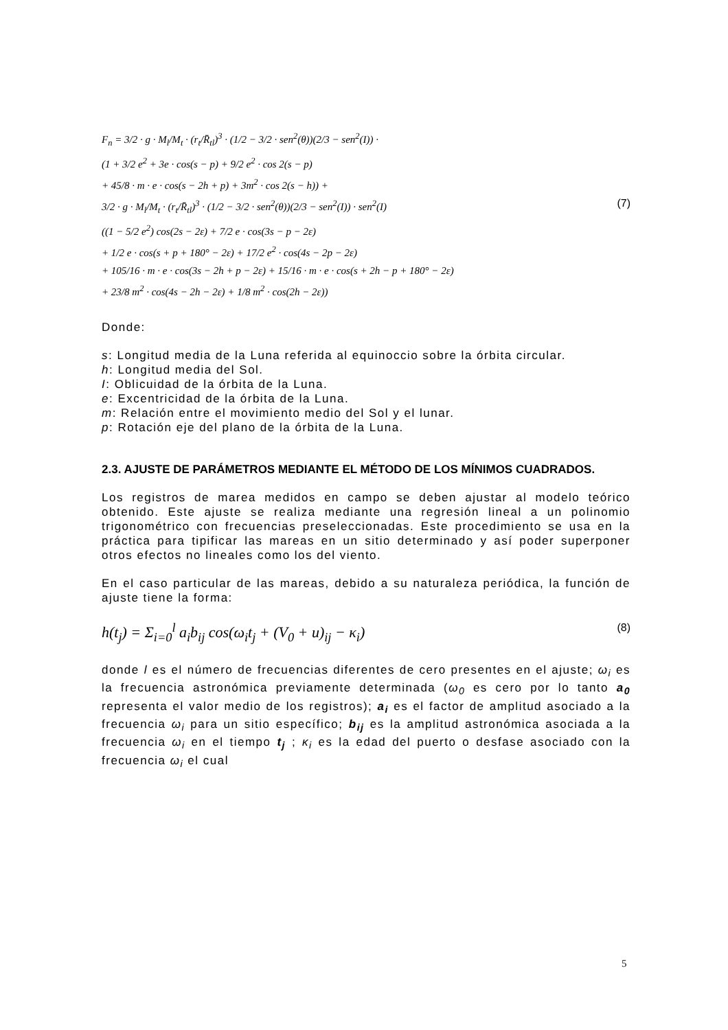F<sub>n</sub> = 3/2 · g · M<sub>l</sub>/M<sub>t</sub> · (r<sub>t</sub>/R̄<sub>tl</sub>)<sup>3</sup> · (1/2 − 3/2 · sen<sup>2</sup>(θ))(2/3 − sen<sup>2</sup>(I)) ·
(1 + 3/2 e<sup>2</sup> + 3e · cos(s − p) + 9/2 e<sup>2</sup> · cos 2(s − p)
+ 45/8 · m · e · cos(s − 2h + p) + 3m<sup>2</sup> · cos 2(s − h)) +
3/2 · g · M<sub>l</sub>/M<sub>t</sub> · (r<sub>t</sub>/R̄<sub>tl</sub>)<sup>3</sup> · (1/2 − 3/2 · sen<sup>2</sup>(θ))(2/3 − sen<sup>2</sup>(I)) · sen<sup>2</sup>(I) (7)
((1 − 5/2 e<sup>2</sup>) cos(2s − 2ε) + 7/2 e · cos(3s − p − 2ε)
+ 1/2 e · cos(s + p + 180° − 2ε) + 17/2 e<sup>2</sup> · cos(4s − 2p − 2ε)
+ 105/16 · m · e · cos(3s − 2h + p − 2ε) + 15/16 · m · e · cos(s + 2h − p + 180° − 2ε)
+ 23/8 m<sup>2</sup> · cos(4s − 2h − 2ε) + 1/8 m<sup>2</sup> · cos(2h − 2ε))
Donde:
s: Longitud media de la Luna referida al equinoccio sobre la órbita circular.
h: Longitud media del Sol.
I: Oblicuidad de la órbita de la Luna.
e: Excentricidad de la órbita de la Luna.
m: Relación entre el movimiento medio del Sol y el lunar.
p: Rotación eje del plano de la órbita de la Luna.
2.3. AJUSTE DE PARÁMETROS MEDIANTE EL MÉTODO DE LOS MÍNIMOS CUADRADOS.
Los registros de marea medidos en campo se deben ajustar al modelo teórico obtenido. Este ajuste se realiza mediante una regresión lineal a un polinomio trigonométrico con frecuencias preseleccionadas. Este procedimiento se usa en la práctica para tipificar las mareas en un sitio determinado y así poder superponer otros efectos no lineales como los del viento.
En el caso particular de las mareas, debido a su naturaleza periódica, la función de ajuste tiene la forma:
h(t<sub>j</sub>) = Σ<sub>i=0</sub><sup>l</sup> a<sub>i</sub>b<sub>ij</sub> cos(ω<sub>i</sub>t<sub>j</sub> + (V<sub>0</sub> + u)<sub>ij</sub> − κ<sub>i</sub>) (8)
donde l es el número de frecuencias diferentes de cero presentes en el ajuste; ω<sub>i</sub> es la frecuencia astronómica previamente determinada (ω<sub>0</sub> es cero por lo tanto a<sub>0</sub> representa el valor medio de los registros); a<sub>i</sub> es el factor de amplitud asociado a la frecuencia ω<sub>i</sub> para un sitio específico; b<sub>ij</sub> es la amplitud astronómica asociada a la frecuencia ω<sub>i</sub> en el tiempo t<sub>j</sub> ; κ<sub>i</sub> es la edad del puerto o desfase asociado con la frecuencia ω<sub>i</sub> el cual
5